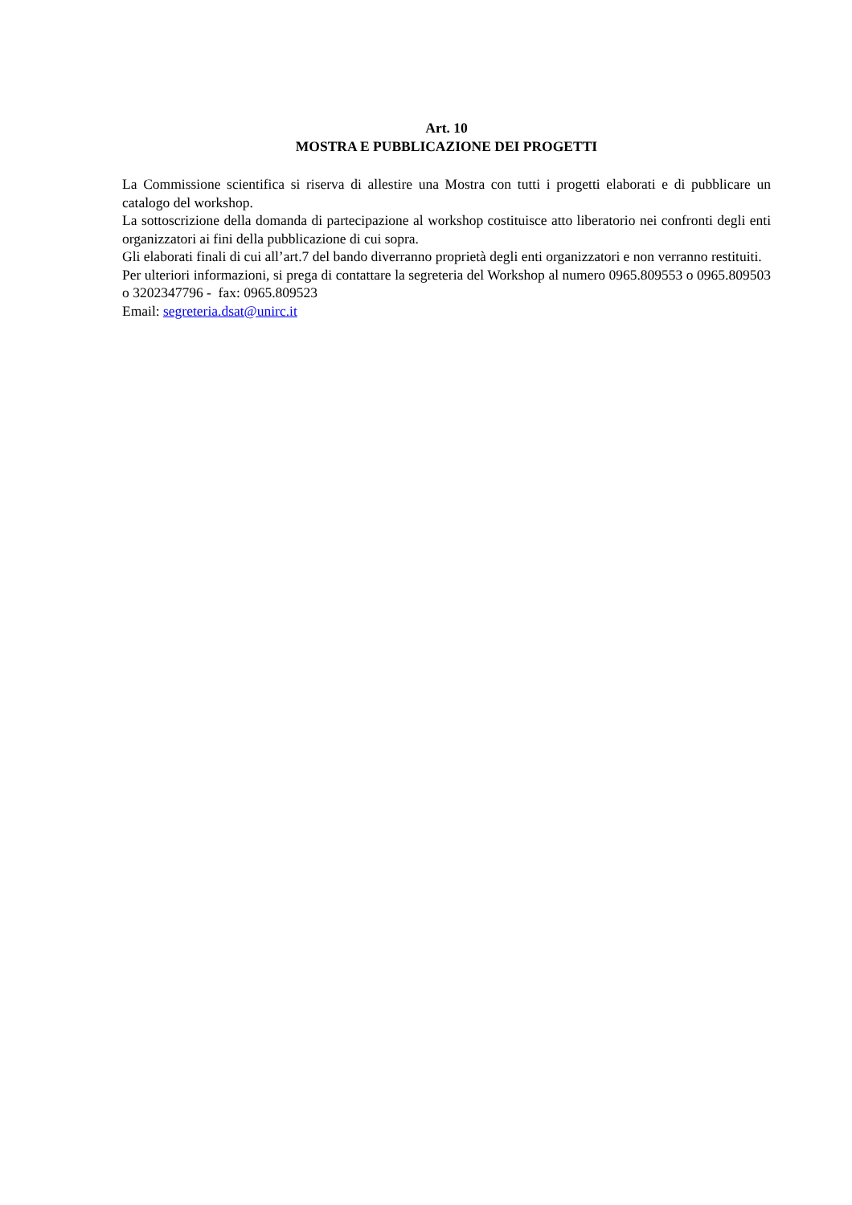Art. 10
MOSTRA E PUBBLICAZIONE DEI PROGETTI
La Commissione scientifica si riserva di allestire una Mostra con tutti i progetti elaborati e di pubblicare un catalogo del workshop.
La sottoscrizione della domanda di partecipazione al workshop costituisce atto liberatorio nei confronti degli enti organizzatori ai fini della pubblicazione di cui sopra.
Gli elaborati finali di cui all’art.7 del bando diverranno proprietà degli enti organizzatori e non verranno restituiti.
Per ulteriori informazioni, si prega di contattare la segreteria del Workshop al numero 0965.809553 o 0965.809503 o 3202347796 - fax: 0965.809523
Email: segreteria.dsat@unirc.it